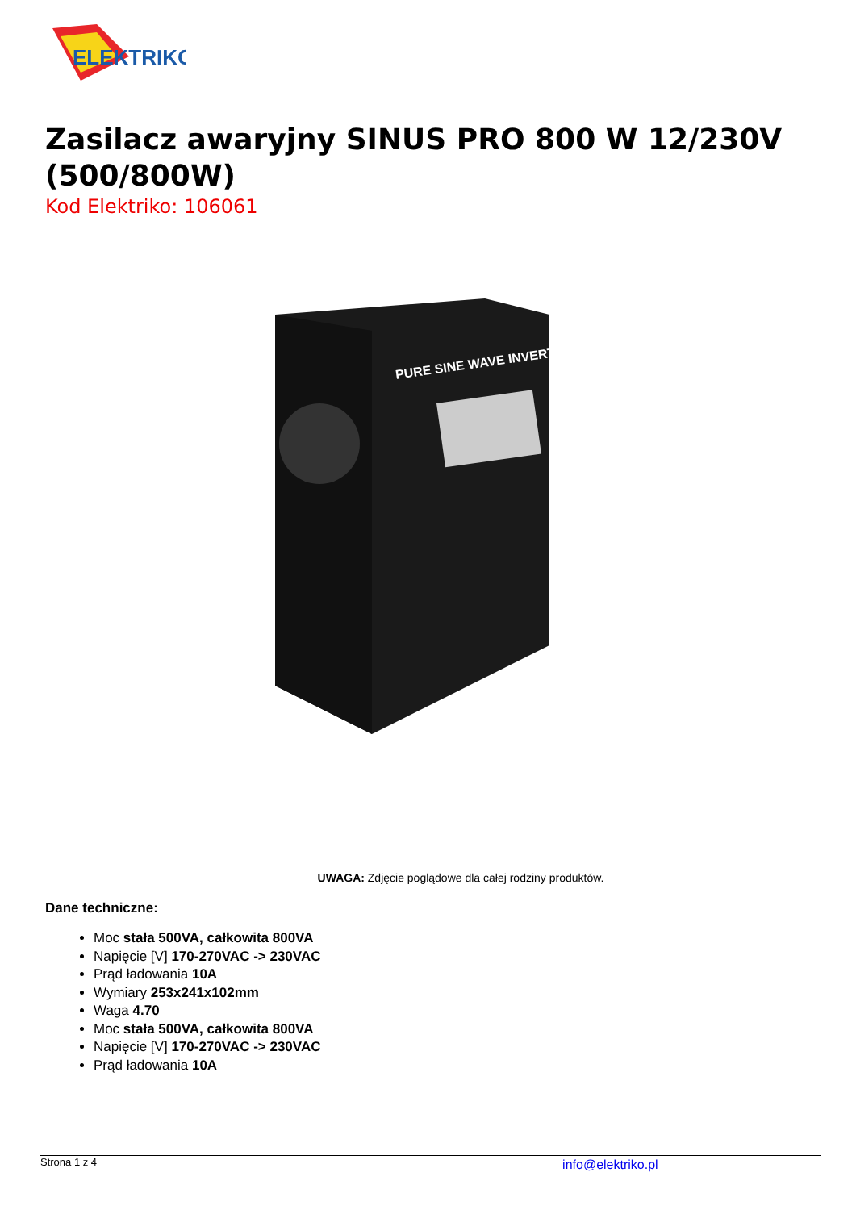ELEKTRIKO
Zasilacz awaryjny SINUS PRO 800 W 12/230V (500/800W)
Kod Elektriko: 106061
PURE SINE WAVE INVERTER
UWAGA: Zdjęcie poglądowe dla całej rodziny produktów.
Dane techniczne:
Moc stała 500VA, całkowita 800VA
Napięcie [V] 170-270VAC -> 230VAC
Prąd ładowania 10A
Wymiary 253x241x102mm
Waga 4.70
Moc stała 500VA, całkowita 800VA
Napięcie [V] 170-270VAC -> 230VAC
Prąd ładowania 10A
Strona 1 z 4 info@elektriko.pl